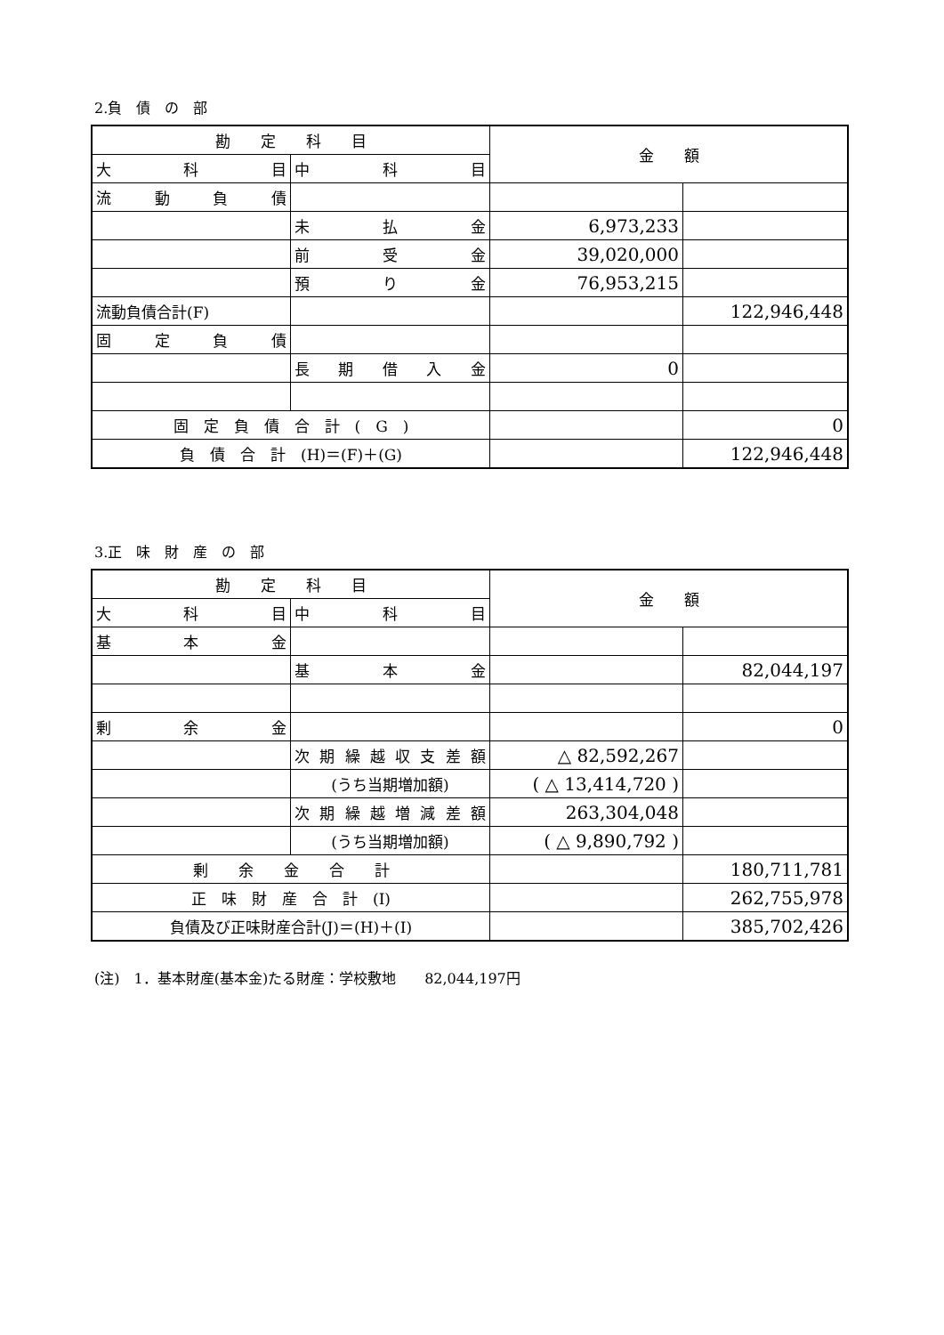2.負　債　の　部
| 勘 定 科 目 | | 金 額 | |
| 大 科 目 | 中 科 目 | | |
| 流 動 負 債 | | | |
| | 未 払 金 | 6,973,233 | |
| | 前 受 金 | 39,020,000 | |
| | 預 り 金 | 76,953,215 | |
| 流動負債合計(F) | | | 122,946,448 |
| 固 定 負 債 | | | |
| | 長 期 借 入 金 | 0 | |
| 固 定 負 債 合 計 ( G ) | | | 0 |
| 負 債 合 計 (H)＝(F)＋(G) | | | 122,946,448 |
3.正　味　財　産　の　部
| 勘 定 科 目 | | 金 額 | |
| 大 科 目 | 中 科 目 | | |
| 基 本 金 | | | |
| | 基 本 金 | | 82,044,197 |
| 剰 余 金 | | | 0 |
| | 次期繰越収支差額 | △ 82,592,267 | |
| | (うち当期増加額) | ( △ 13,414,720 ) | |
| | 次期繰越増減差額 | 263,304,048 | |
| | (うち当期増加額) | ( △ 9,890,792 ) | |
| 剰 余 金 合 計 | | | 180,711,781 |
| 正 味 財 産 合 計 (I) | | | 262,755,978 |
| 負債及び正味財産合計(J)＝(H)＋(I) | | | 385,702,426 |
(注)　1．基本財産(基本金)たる財産：学校敷地　　82,044,197円